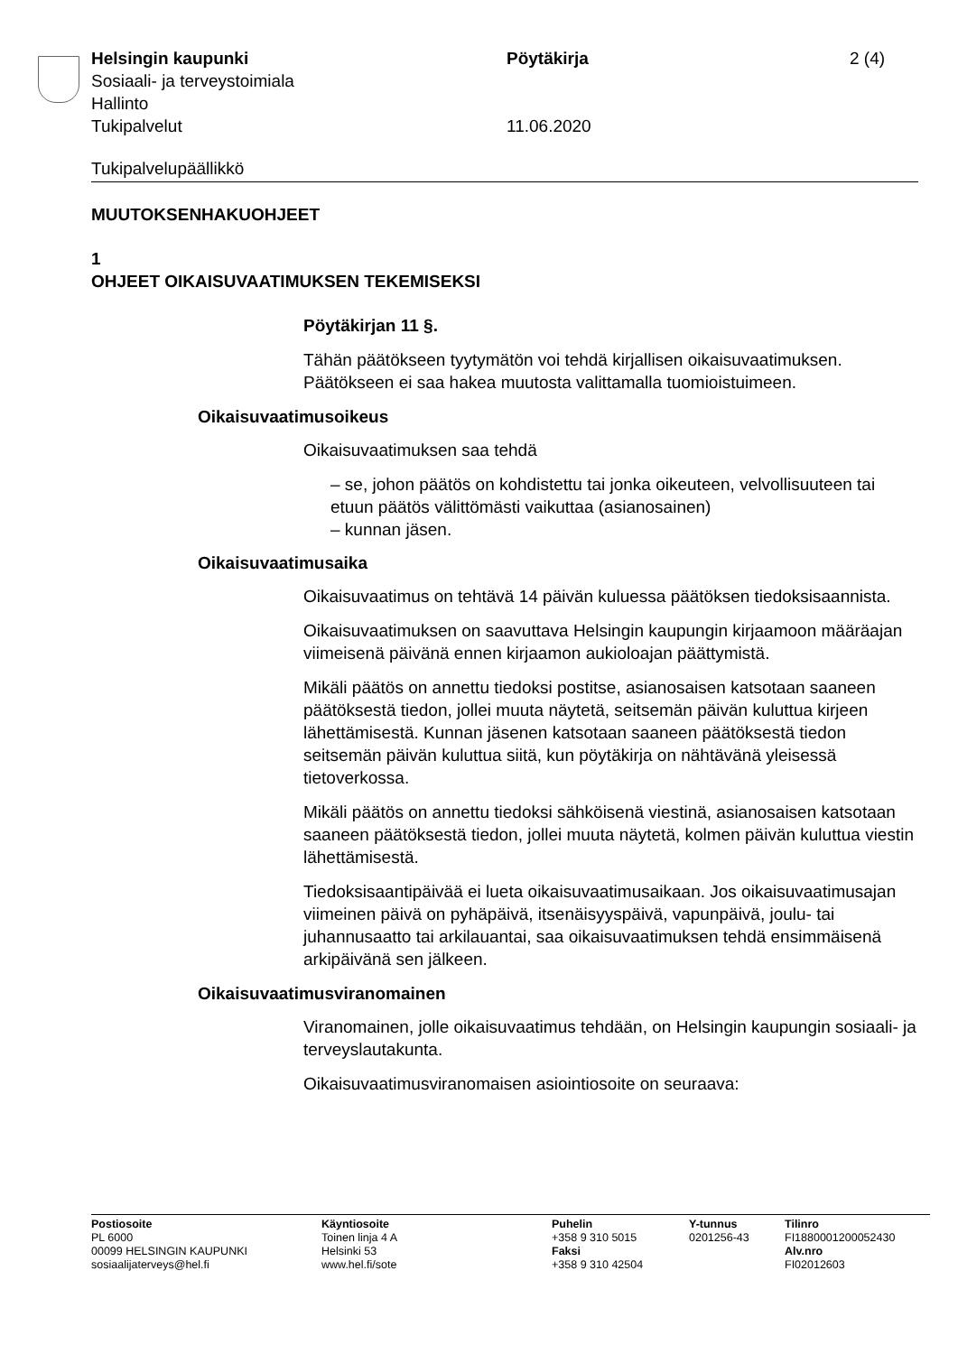Helsingin kaupunki Pöytäkirja 2 (4)
Sosiaali- ja terveystoimiala
Hallinto
Tukipalvelut 11.06.2020
Tukipalvelupäällikkö
MUUTOKSENHAKUOHJEET
1
OHJEET OIKAISUVAATIMUKSEN TEKEMISEKSI
Pöytäkirjan 11 §.
Tähän päätökseen tyytymätön voi tehdä kirjallisen oikaisuvaatimuksen. Päätökseen ei saa hakea muutosta valittamalla tuomioistuimeen.
Oikaisuvaatimusoikeus
Oikaisuvaatimuksen saa tehdä
– se, johon päätös on kohdistettu tai jonka oikeuteen, velvollisuuteen tai etuun päätös välittömästi vaikuttaa (asianosainen)
– kunnan jäsen.
Oikaisuvaatimusaika
Oikaisuvaatimus on tehtävä 14 päivän kuluessa päätöksen tiedoksi­saannista.
Oikaisuvaatimuksen on saavuttava Helsingin kaupungin kirjaamoon määräajan viimeisenä päivänä ennen kirjaamon aukioloajan päättymis­tä.
Mikäli päätös on annettu tiedoksi postitse, asianosaisen katsotaan saaneen päätöksestä tiedon, jollei muuta näytetä, seitsemän päivän kuluttua kirjeen lähettämisestä. Kunnan jäsenen katsotaan saaneen päätöksestä tiedon seitsemän päivän kuluttua siitä, kun pöytäkirja on nähtävänä yleisessä tietoverkossa.
Mikäli päätös on annettu tiedoksi sähköisenä viestinä, asianosaisen katsotaan saaneen päätöksestä tiedon, jollei muuta näytetä, kolmen päivän kuluttua viestin lähettämisestä.
Tiedoksisaantipäivää ei lueta oikaisuvaatimusaikaan. Jos oikaisuvaati­musajan viimeinen päivä on pyhäpäivä, itsenäisyyspäivä, vapunpäivä, joulu- tai juhannusaatto tai arkilauantai, saa oikaisuvaatimuksen tehdä ensimmäisenä arkipäivänä sen jälkeen.
Oikaisuvaatimusviranomainen
Viranomainen, jolle oikaisuvaatimus tehdään, on Helsingin kaupungin sosiaali- ja terveyslautakunta.
Oikaisuvaatimusviranomaisen asiointiosoite on seuraava:
Postiosoite
PL 6000
00099 HELSINGIN KAUPUNKI
sosiaalijaterveys@hel.fi
Käyntiosoite
Toinen linja 4 A
Helsinki 53
www.hel.fi/sote
Puhelin
+358 9 310 5015
Faksi
+358 9 310 42504
Y-tunnus
0201256-43
Tilinro
FI1880001200052430
Alv.nro
FI02012603